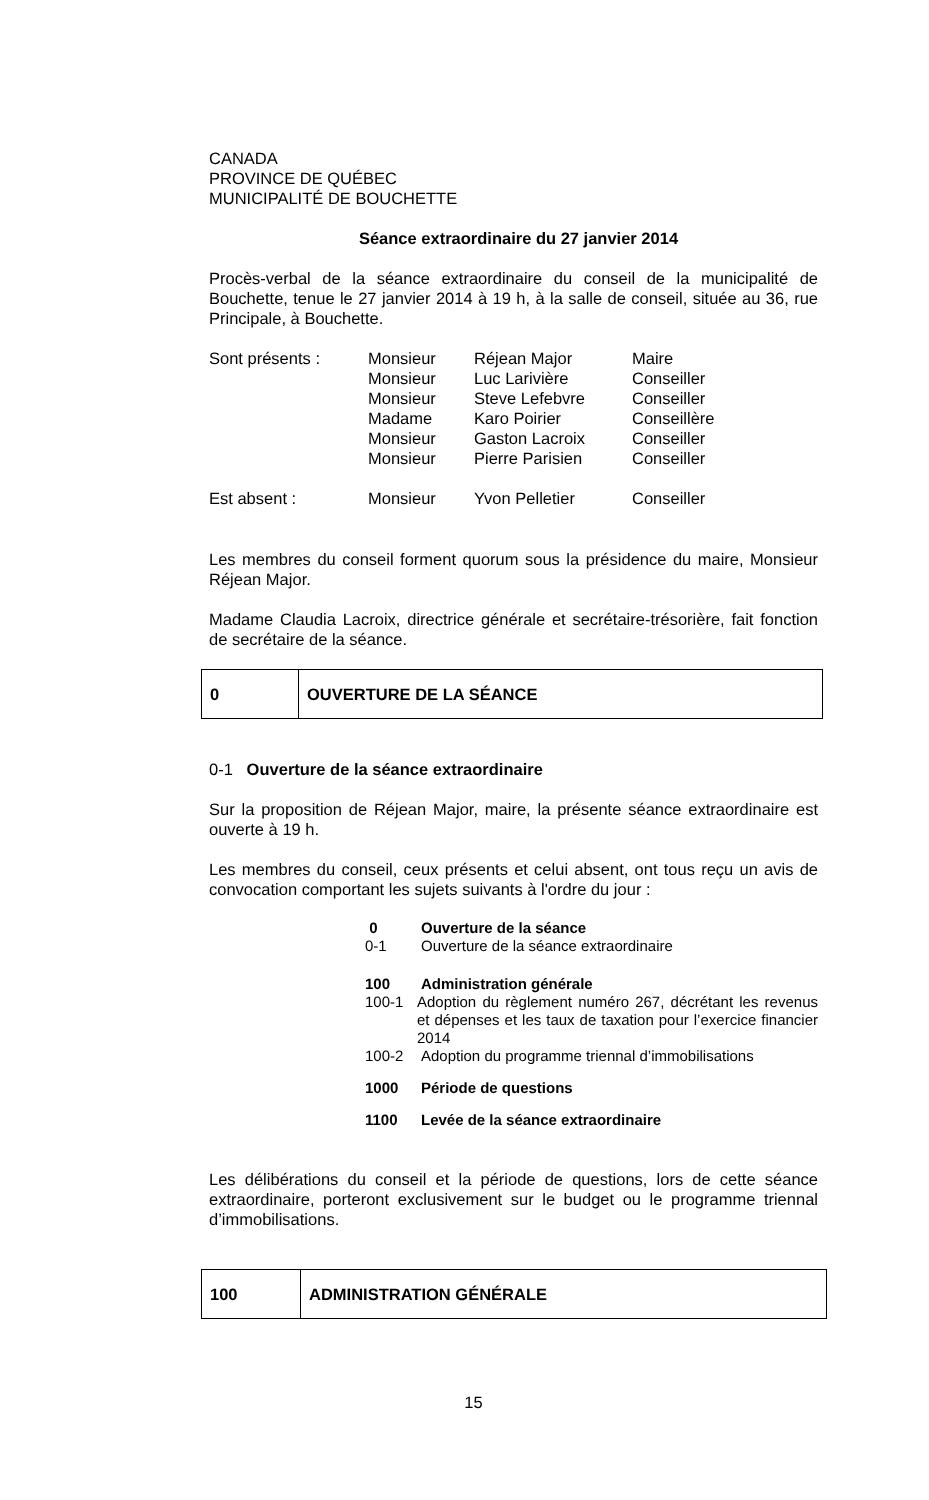CANADA
PROVINCE DE QUÉBEC
MUNICIPALITÉ DE BOUCHETTE
Séance extraordinaire du 27 janvier 2014
Procès-verbal de la séance extraordinaire du conseil de la municipalité de Bouchette, tenue le 27 janvier 2014 à 19 h, à la salle de conseil, située au 36, rue Principale, à Bouchette.
| Sont présents : | Monsieur | Réjean Major | Maire |
| | Monsieur | Luc Larivière | Conseiller |
| | Monsieur | Steve Lefebvre | Conseiller |
| | Madame | Karo Poirier | Conseillère |
| | Monsieur | Gaston Lacroix | Conseiller |
| | Monsieur | Pierre Parisien | Conseiller |
| Est absent : | Monsieur | Yvon Pelletier | Conseiller |
Les membres du conseil forment quorum sous la présidence du maire, Monsieur Réjean Major.
Madame Claudia Lacroix, directrice générale et secrétaire-trésorière, fait fonction de secrétaire de la séance.
| 0 | OUVERTURE DE LA SÉANCE |
0-1 Ouverture de la séance extraordinaire
Sur la proposition de Réjean Major, maire, la présente séance extraordinaire est ouverte à 19 h.
Les membres du conseil, ceux présents et celui absent, ont tous reçu un avis de convocation comportant les sujets suivants à l'ordre du jour :
0 Ouverture de la séance
0-1 Ouverture de la séance extraordinaire
100 Administration générale
100-1 Adoption du règlement numéro 267, décrétant les revenus et dépenses et les taux de taxation pour l’exercice financier 2014
100-2 Adoption du programme triennal d’immobilisations
1000 Période de questions
1100 Levée de la séance extraordinaire
Les délibérations du conseil et la période de questions, lors de cette séance extraordinaire, porteront exclusivement sur le budget ou le programme triennal d’immobilisations.
| 100 | ADMINISTRATION GÉNÉRALE |
15